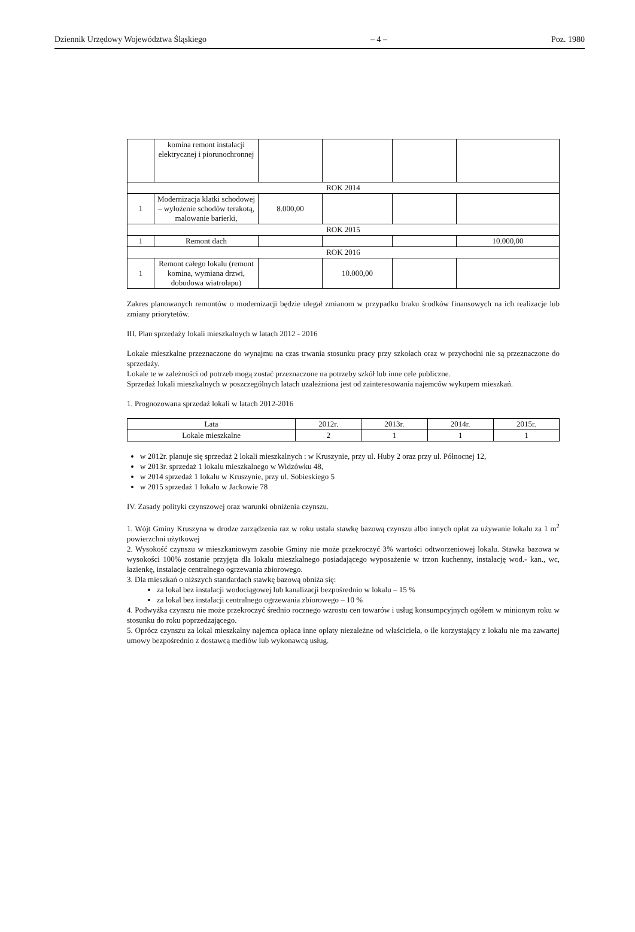Dziennik Urzędowy Województwa Śląskiego – 4 – Poz. 1980
| | komina remont instalacji elektrycznej i piorunochronnej | | | | |
| ROK 2014 | | | | | |
| 1 | Modernizacja klatki schodowej – wyłożenie schodów terakotą, malowanie barierki, | 8.000,00 | | | |
| ROK 2015 | | | | | |
| 1 | Remont dach | | | | 10.000,00 |
| ROK 2016 | | | | | |
| 1 | Remont całego lokalu (remont komina, wymiana drzwi, dobudowa wiatrołapu) | | 10.000,00 | | |
Zakres planowanych remontów o modernizacji będzie ulegał zmianom w przypadku braku środków finansowych na ich realizacje lub zmiany priorytetów.
III. Plan sprzedaży lokali mieszkalnych w latach 2012 - 2016
Lokale mieszkalne przeznaczone do wynajmu na czas trwania stosunku pracy przy szkołach oraz w przychodni nie są przeznaczone do sprzedaży.
Lokale te w zależności od potrzeb mogą zostać przeznaczone na potrzeby szkół lub inne cele publiczne.
Sprzedaż lokali mieszkalnych w poszczególnych latach uzależniona jest od zainteresowania najemców wykupem mieszkań.
1. Prognozowana sprzedaż lokali w latach 2012-2016
| Lata | 2012r. | 2013r. | 2014r. | 2015r. |
| Lokale mieszkalne | 2 | 1 | 1 | 1 |
w 2012r. planuje się sprzedaż 2 lokali mieszkalnych : w Kruszynie, przy ul. Huby 2 oraz przy ul. Północnej 12,
w 2013r. sprzedaż 1 lokalu mieszkalnego w Widzówku 48,
w 2014 sprzedaż 1 lokalu w Kruszynie, przy ul. Sobieskiego 5
w 2015 sprzedaż 1 lokalu w Jackowie 78
IV. Zasady polityki czynszowej oraz warunki obniżenia czynszu.
1. Wójt Gminy Kruszyna w drodze zarządzenia raz w roku ustala stawkę bazową czynszu albo innych opłat za używanie lokalu za 1 m<sup>2</sup> powierzchni użytkowej
2. Wysokość czynszu w mieszkaniowym zasobie Gminy nie może przekroczyć 3% wartości odtworzeniowej lokalu. Stawka bazowa w wysokości 100% zostanie przyjęta dla lokalu mieszkalnego posiadającego wyposażenie w trzon kuchenny, instalację wod.- kan., wc, łazienkę, instalacje centralnego ogrzewania zbiorowego.
3. Dla mieszkań o niższych standardach stawkę bazową obniża się:
za lokal bez instalacji wodociągowej lub kanalizacji bezpośrednio w lokalu – 15 %
za lokal bez instalacji centralnego ogrzewania zbiorowego – 10 %
4. Podwyżka czynszu nie może przekroczyć średnio rocznego wzrostu cen towarów i usług konsumpcyjnych ogółem w minionym roku w stosunku do roku poprzedzającego.
5. Oprócz czynszu za lokal mieszkalny najemca opłaca inne opłaty niezależne od właściciela, o ile korzystający z lokalu nie ma zawartej umowy bezpośrednio z dostawcą mediów lub wykonawcą usług.